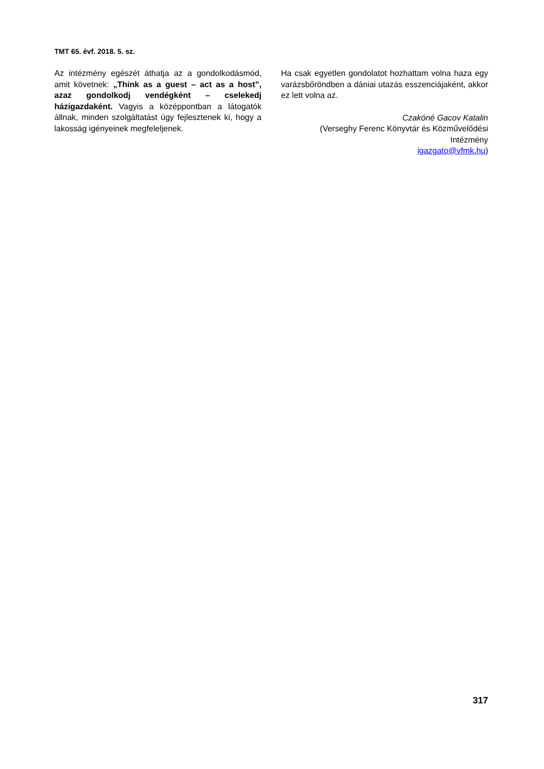TMT 65. évf. 2018. 5. sz.
Az intézmény egészét áthatja az a gondolkodás­mód, amit követnek: „Think as a guest – act as a host”, azaz gondolkodj vendégként – cselekedj házigazdaként. Vagyis a középpontban a látogatók állnak, minden szolgáltatást úgy fejlesztenek ki, hogy a lakosság igényeinek megfeleljenek.
Ha csak egyetlen gondolatot hozhattam volna haza egy varázsbőröndben a dániai utazás esszen­ciájaként, akkor ez lett volna az.
Czakóné Gacov Katalin
(Verseghy Ferenc Könyvtár és Közművelődési Intézmény
igazgato@vfmk.hu)
317